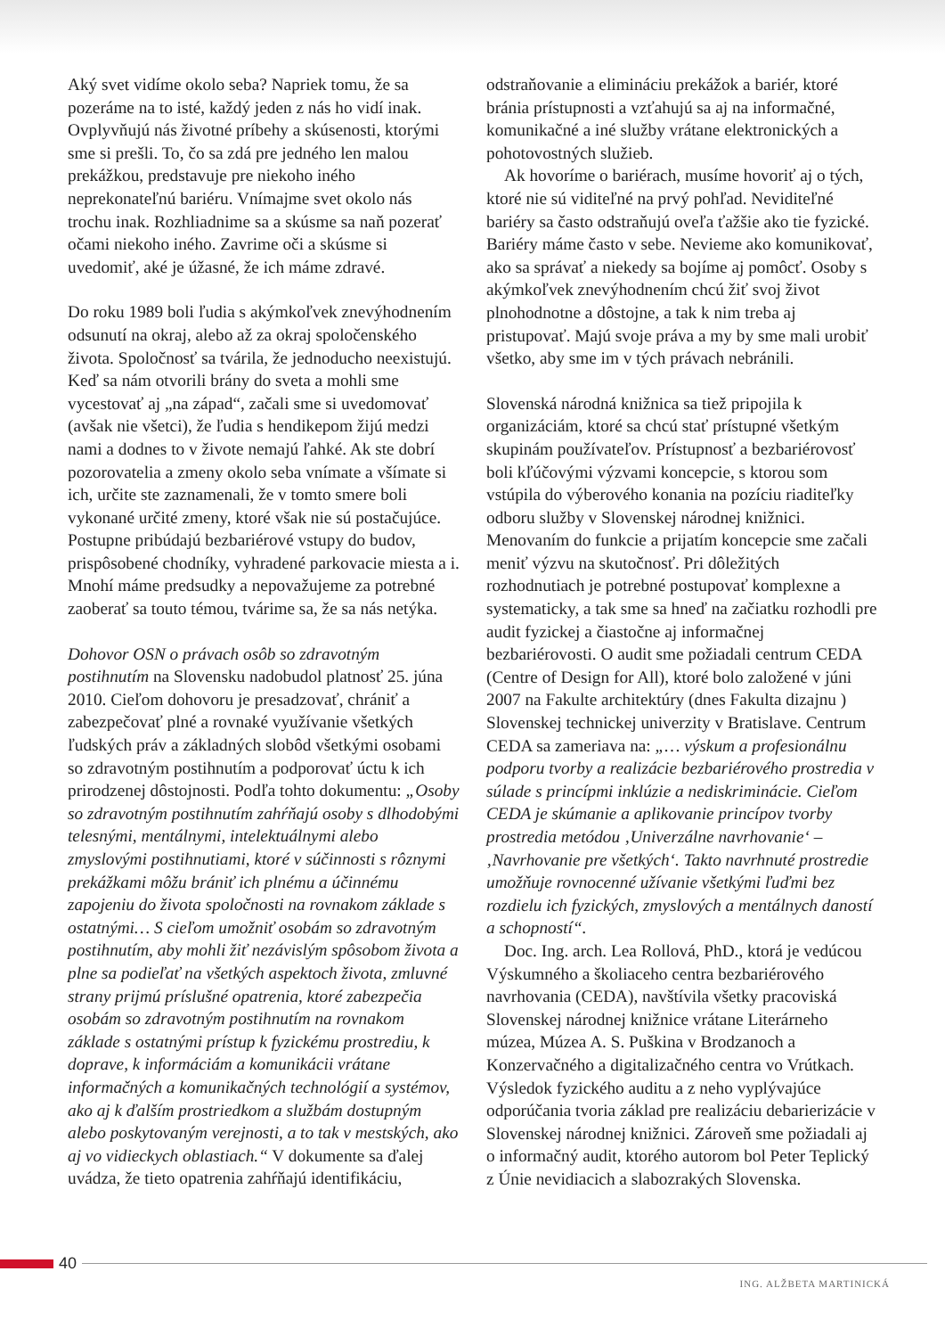Aký svet vidíme okolo seba? Napriek tomu, že sa pozeráme na to isté, každý jeden z nás ho vidí inak. Ovplyvňujú nás životné príbehy a skúsenosti, ktorými sme si prešli. To, čo sa zdá pre jedného len malou prekážkou, predstavuje pre niekoho iného neprekonateľnú bariéru. Vnímajme svet okolo nás trochu inak. Rozhliadnime sa a skúsme sa naň pozerať očami niekoho iného. Zavrime oči a skúsme si uvedomiť, aké je úžasné, že ich máme zdravé.
Do roku 1989 boli ľudia s akýmkoľvek znevýhodnením odsunutí na okraj, alebo až za okraj spoločenského života. Spoločnosť sa tvárila, že jednoducho neexistujú. Keď sa nám otvorili brány do sveta a mohli sme vycestovať aj „na západ“, začali sme si uvedomovať (avšak nie všetci), že ľudia s hendikepom žijú medzi nami a dodnes to v živote nemajú ľahké. Ak ste dobrí pozorovatelia a zmeny okolo seba vnímate a všímate si ich, určite ste zaznamenali, že v tomto smere boli vykonané určité zmeny, ktoré však nie sú postačujúce. Postupne pribúdajú bezbariérové vstupy do budov, prispôsobené chodníky, vyhradené parkovacie miesta a i. Mnohí máme predsudky a nepovažujeme za potrebné zaoberať sa touto témou, tvárime sa, že sa nás netýka.
Dohovor OSN o právach osôb so zdravotným postihnutím na Slovensku nadobudol platnosť 25. júna 2010. Cieľom dohovoru je presadzovať, chrániť a zabezpečovať plné a rovnaké využívanie všetkých ľudských práv a základných slobôd všetkými osobami so zdravotným postihnutím a podporovať úctu k ich prirodzenej dôstojnosti. Podľa tohto dokumentu: „Osoby so zdravotným postihnutím zahŕňajú osoby s dlhodobými telesnými, mentálnymi, intelektuálnymi alebo zmyslovými postihnutiami, ktoré v súčinnosti s rôznymi prekážkami môžu brániť ich plnému a účinnému zapojeniu do života spoločnosti na rovnakom základe s ostatnými… S cieľom umožniť osobám so zdravotným postihnutím, aby mohli žiť nezávislým spôsobom života a plne sa podieľať na všetkých aspektoch života, zmluvné strany prijmú príslušné opatrenia, ktoré zabezpečia osobám so zdravotným postihnutím na rovnakom základe s ostatnými prístup k fyzickému prostrediu, k doprave, k informáciám a komunikácii vrátane informačných a komunikačných technológií a systémov, ako aj k ďalším prostriedkom a službám dostupným alebo poskytovaným verejnosti, a to tak v mestských, ako aj vo vidieckych oblastiach.“ V dokumente sa ďalej uvádza, že tieto opatrenia zahŕňajú identifikáciu,
odstraňovanie a elimináciu prekážok a bariér, ktoré bránia prístupnosti a vzťahujú sa aj na informačné, komunikačné a iné služby vrátane elektronických a pohotovostných služieb.
Ak hovoríme o bariérach, musíme hovoriť aj o tých, ktoré nie sú viditeľné na prvý pohľad. Neviditeľné bariéry sa často odstraňujú oveľa ťažšie ako tie fyzické. Bariéry máme často v sebe. Nevieme ako komunikovať, ako sa správať a niekedy sa bojíme aj pomôcť. Osoby s akýmkoľvek znevýhodnením chcú žiť svoj život plnohodnotne a dôstojne, a tak k nim treba aj pristupovať. Majú svoje práva a my by sme mali urobiť všetko, aby sme im v tých právach nebránili.
Slovenská národná knižnica sa tiež pripojila k organizáciám, ktoré sa chcú stať prístupné všetkým skupinám používateľov. Prístupnosť a bezbariérovosť boli kľúčovými výzvami koncepcie, s ktorou som vstúpila do výberového konania na pozíciu riaditeľky odboru služby v Slovenskej národnej knižnici. Menovaním do funkcie a prijatím koncepcie sme začali meniť výzvu na skutočnosť. Pri dôležitých rozhodnutiach je potrebné postupovať komplexne a systematicky, a tak sme sa hneď na začiatku rozhodli pre audit fyzickej a čiastočne aj informačnej bezbariérovosti. O audit sme požiadali centrum CEDA (Centre of Design for All), ktoré bolo založené v júni 2007 na Fakulte architektúry (dnes Fakulta dizajnu ) Slovenskej technickej univerzity v Bratislave. Centrum CEDA sa zameriava na: „… výskum a profesionálnu podporu tvorby a realizácie bezbariérového prostredia v súlade s princípmi inklúzie a nediskriminácie. Cieľom CEDA je skúmanie a aplikovanie princípov tvorby prostredia metódou ‚Univerzálne navrhovanie‘ – ‚Navrhovanie pre všetkých‘. Takto navrhnuté prostredie umožňuje rovnocenné užívanie všetkými ľuďmi bez rozdielu ich fyzických, zmyslových a mentálnych daností a schopností“.
Doc. Ing. arch. Lea Rollová, PhD., ktorá je vedúcou Výskumného a školiaceho centra bezbariérového navrhovania (CEDA), navštívila všetky pracoviská Slovenskej národnej knižnice vrátane Literárneho múzea, Múzea A. S. Puškina v Brodzanoch a Konzervačného a digitalizačného centra vo Vrútkach. Výsledok fyzického auditu a z neho vyplývajúce odporúčania tvoria základ pre realizáciu debarierizácie v Slovenskej národnej knižnici. Zároveň sme požiadali aj o informačný audit, ktorého autorom bol Peter Teplický z Únie nevidiacich a slabozrakých Slovenska.
40
ING. ALŽBETA MARTINICKÁ